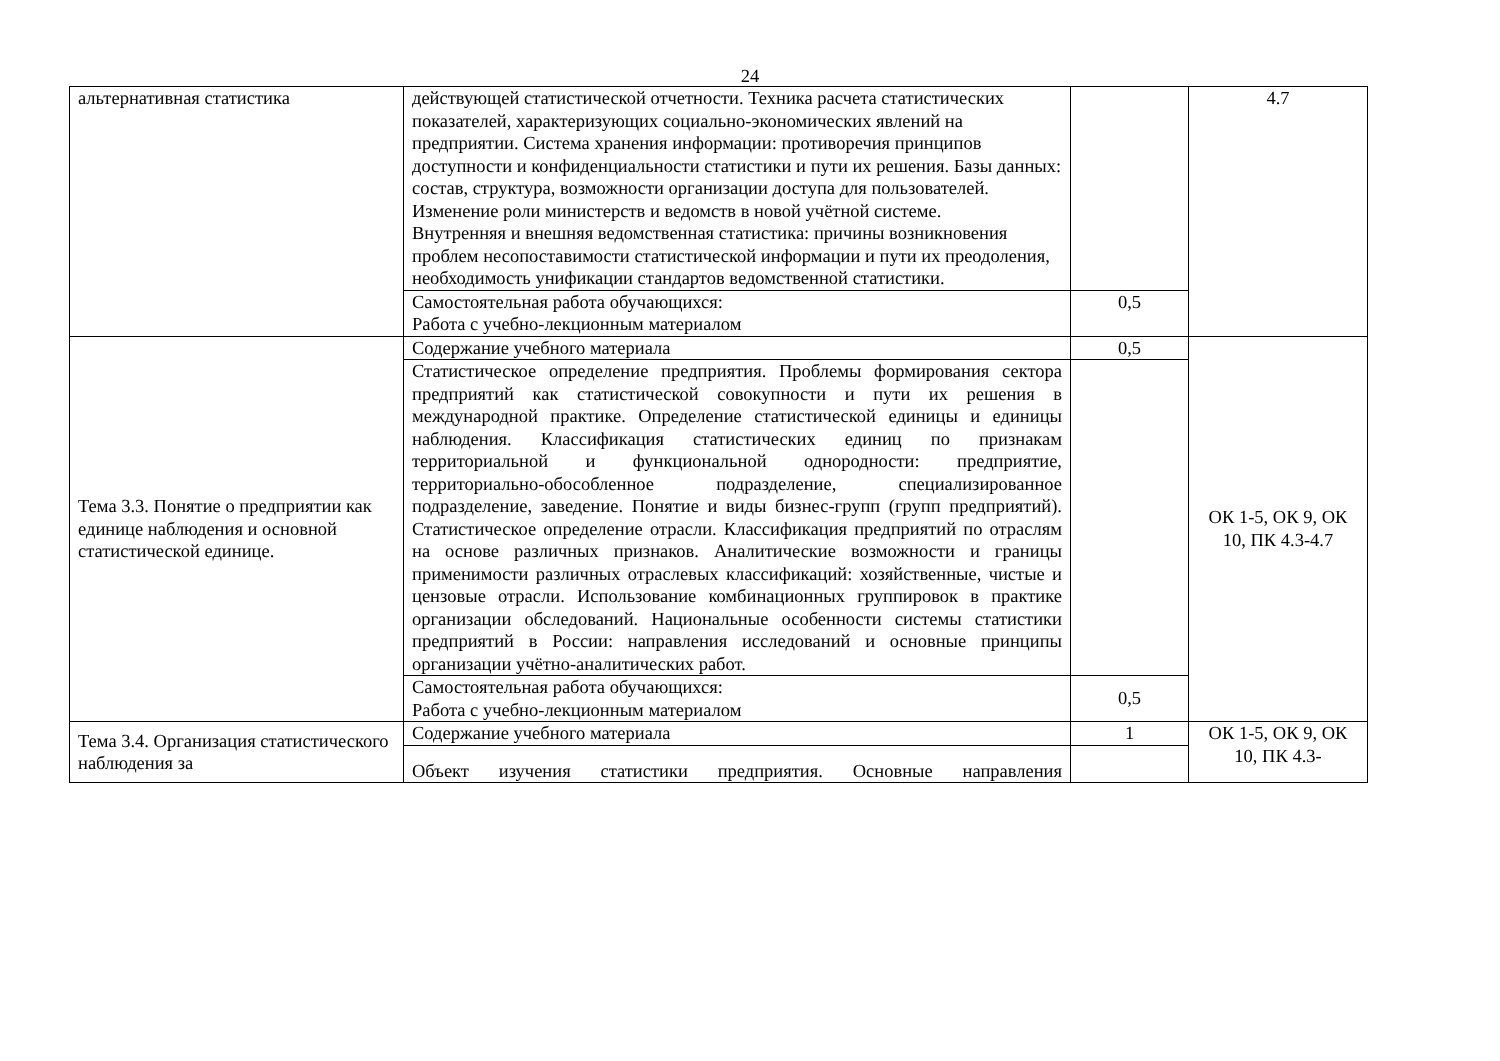24
| альтернативная статистика | действующей статистической отчетности. Техника расчета статистических показателей, характеризующих социально-экономических явлений на предприятии. Система хранения информации: противоречия принципов доступности и конфиденциальности статистики и пути их решения. Базы данных: состав, структура, возможности организации доступа для пользователей. Изменение роли министерств и ведомств в новой учётной системе. Внутренняя и внешняя ведомственная статистика: причины возникновения проблем несопоставимости статистической информации и пути их преодоления, необходимость унификации стандартов ведомственной статистики. | | 4.7 |
| | Самостоятельная работа обучающихся: Работа с учебно-лекционным материалом | 0,5 | |
| Тема 3.3. Понятие о предприятии как единице наблюдения и основной статистической единице. | Содержание учебного материала | 0,5 | ОК 1-5, ОК 9, ОК 10, ПК 4.3-4.7 |
| | Статистическое определение предприятия. Проблемы формирования сектора предприятий как статистической совокупности и пути их решения в международной практике. Определение статистической единицы и единицы наблюдения. Классификация статистических единиц по признакам территориальной и функциональной однородности: предприятие, территориально-обособленное подразделение, специализированное подразделение, заведение. Понятие и виды бизнес-групп (групп предприятий). Статистическое определение отрасли. Классификация предприятий по отраслям на основе различных признаков. Аналитические возможности и границы применимости различных отраслевых классификаций: хозяйственные, чистые и цензовые отрасли. Использование комбинационных группировок в практике организации обследований. Национальные особенности системы статистики предприятий в России: направления исследований и основные принципы организации учётно-аналитических работ. | | |
| | Самостоятельная работа обучающихся: Работа с учебно-лекционным материалом | 0,5 | |
| Тема 3.4. Организация статистического наблюдения за | Содержание учебного материала | 1 | ОК 1-5, ОК 9, ОК 10, ПК 4.3- |
| | Объект изучения статистики предприятия. Основные направления | | |